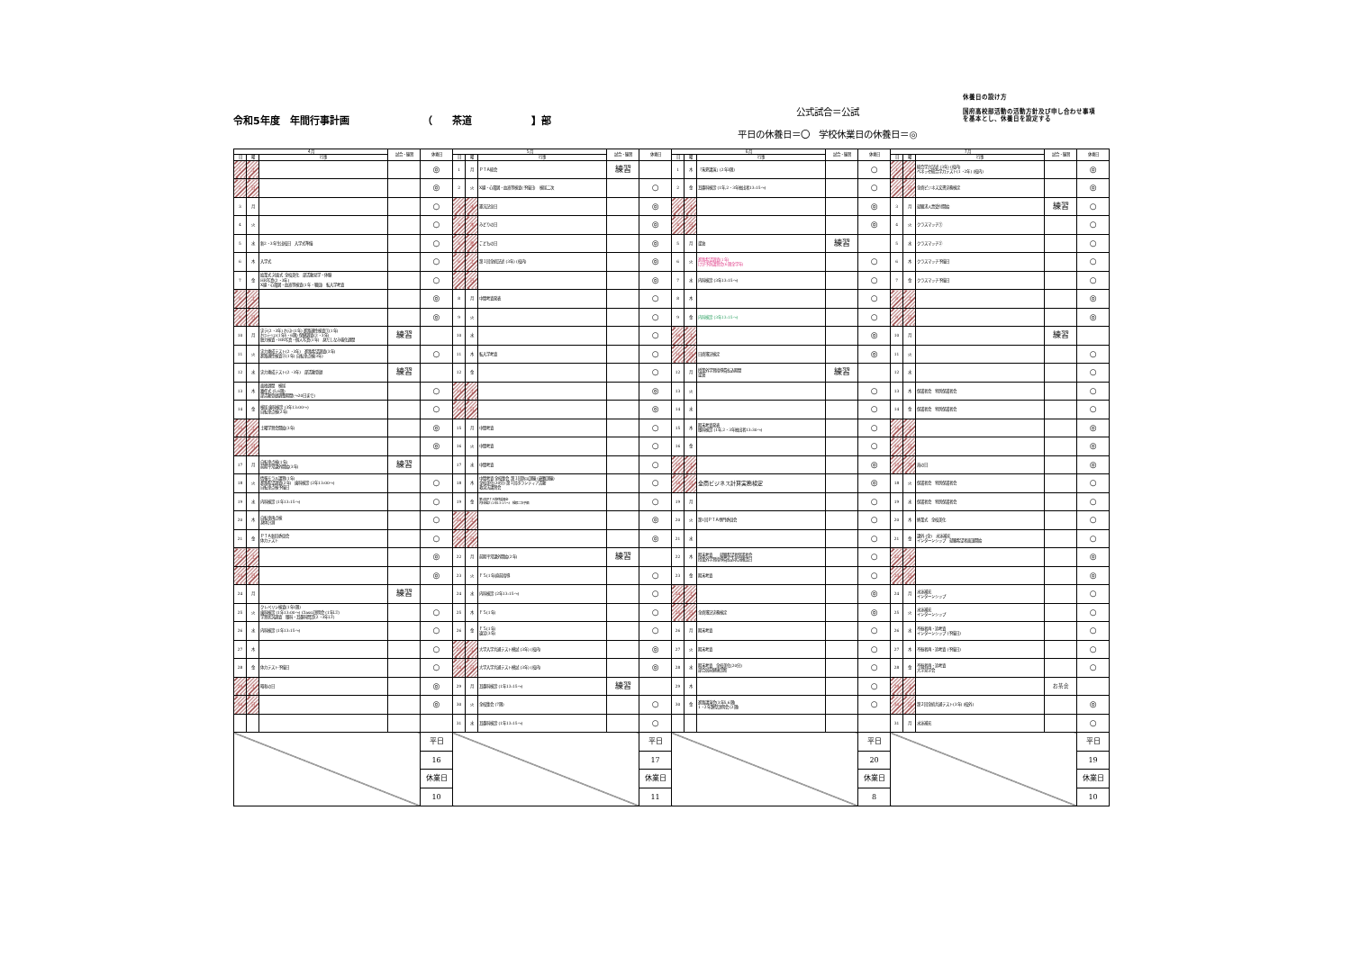令和5年度　年間行事計画 （　　茶道　　　　　　】部
公式試合＝公試
平日の休養日＝〇　学校休業日の休養日＝◎
休養日の設け方
国府高校部活動の活動方針及び申し合わせ事項
を基本とし、休養日を設定する
| ４月 | | | 試合・練習 | 休養日 | ５月 | | | 試合・練習 | 休養日 | ６月 | | | 試合・練習 | 休養日 | ７月 | | | 試合・練習 | 休養日 |
| --- | --- | --- | --- | --- | --- | --- | --- | --- | --- | --- | --- | --- | --- | --- | --- | --- | --- | --- | --- |
| 日 | 曜 | 行事 | | | 日 | 曜 | 行事 | | | 日 | 曜 | 行事 | | | 日 | 曜 | 行事 | | |
| 1 | 土 | | | ◎ | 1 | 月 | ＰＴＡ総会 | 練習 | | 1 | 木 | 「朱夏講演」(2年3限) | | ○ | 1 | 土 | 総合学力記述 (3年) (校内) ベネッセ総合学力テスト(1・2年) (校内) | | ◎ |
| 2 | 日 | | | ◎ | 2 | 火 | X線・心電図・血液等検査(予備日) 検尿二次 | | ○ | 2 | 金 | 耳鼻科検診 (1年,2・3年抽出者13:15～) | | ○ | 2 | 日 | 全商ビジネス文書実務検定 | | ◎ |
| 3 | 月 | | | ○ | 3 | 水 | 憲法記念日 | | ◎ | 3 | 土 | | | ◎ | 3 | 月 | 就職求人票受付開始 | 練習 | ○ |
| 4 | 火 | | | ○ | 4 | 木 | みどりの日 | | ◎ | 4 | 日 | | | ◎ | 4 | 火 | クラスマッチ① | | ○ |
| 5 | 水 | 新2・3年生出校日 入学式準備 | | ○ | 5 | 金 | こどもの日 | | ◎ | 5 | 月 | 塗油 | 練習 | | 5 | 水 | クラスマッチ② | | ○ |
| 6 | 木 | 入学式 | | ○ | 6 | 土 | 第１回全統記述 (3年) (校内) | | ◎ | 6 | 火 | 進路希望調査(1年) けが予防講習会(6限全学年) | | ○ | 6 | 木 | クラスマッチ予備日 | | ○ |
| 7 | 金 | 始業式 対面式 全校美化 部活動見学・体験 HR写真(2・3年) X線・心電図・血液等検査(1年・職員) 転入学考査 | | ○ | 7 | 日 | | | ◎ | 7 | 水 | 内科検診 (3年13:15～) | | ○ | 7 | 金 | クラスマッチ予備日 | | ○ |
| 8 | 土 | | | ◎ | 8 | 月 | 中間考査発表 | | ○ | 8 | 木 | | | ○ | 8 | 土 | | | ◎ |
| 9 | 日 | | | ◎ | 9 | 火 | | | ○ | 9 | 金 | 内科検診 (3年13:15～) | | ○ | 9 | 日 | | | ◎ |
| 10 | 月 | 実テ(2・3年) ｵﾘﾃｽﾄ(1年) 進路適性検査①(1年) ｵﾘｴﾝﾃｰｼｮﾝ(1年5・6限) 保健調査(2・3年) 聴力検査・HR写真・個人写真(1年) 身だしなみ強化週間 | 練習 | | 10 | 水 | | | ○ | 10 | 土 | | | ◎ | 10 | 月 | | 練習 | |
| 11 | 火 | 実力養成テスト(2・3年) 進路希望調査(3年) 進路適性検査②(1年) 自転車点検(3年) | | ○ | 11 | 木 | 転入学考査 | | ○ | 11 | 日 | 日商簿記検定 | | ◎ | 11 | 火 | | | ○ |
| 12 | 水 | 実力養成テスト(2・3年) 部活動登録 | 練習 | | 12 | 金 | | | ○ | 12 | 月 | 授業外学習指導費払込期間 塗油 | 練習 | | 12 | 水 | | | ○ |
| 13 | 木 | 面接週間 検尿 離任式 (5,6限) 部活動登録調整期間(～20日まで) | | ○ | 13 | 土 | | | ◎ | 13 | 火 | | | ○ | 13 | 木 | 保護者会 特別保護者会 | | ○ |
| 14 | 金 | 検尿 歯科検診 (3年13:00～) 自転車点検(2年) | | ○ | 14 | 日 | | | ◎ | 14 | 水 | | | ○ | 14 | 金 | 保護者会 特別保護者会 | | ○ |
| 15 | 土 | 土曜学習会開始(3年) | | ◎ | 15 | 月 | 中間考査 | | ○ | 15 | 木 | 期末考査発表 眼科検診 (1年,2・3年抽出者13:30～) | | ○ | 15 | 土 | | | ◎ |
| 16 | 日 | | | ◎ | 16 | 火 | 中間考査 | | ○ | 16 | 金 | | | ○ | 16 | 日 | | | ◎ |
| 17 | 月 | 自転車点検(1年) 前期平常課外開始(3年) | 練習 | | 17 | 水 | 中間考査 | | ○ | 17 | 土 | | | ◎ | 17 | 月 | 海の日 | | ◎ |
| 18 | 火 | 情報モラル講習(1年) 進路希望調査(2年) 歯科検診 (2年13:00～) 自転車点検予備日 | | ○ | 18 | 木 | 中間考査 全校集会 第１回防災訓練 (避難訓練) 全校美化(20分) 第１回ボランティア活動 救急法講習会 | | ○ | 18 | 日 | 全商ビジネス計算実務検定 | | ◎ | 18 | 火 | 保護者会 特別保護者会 | | ○ |
| 19 | 水 | 内科検診 (1年13:15～) | | ○ | 19 | 金 | 第1回ＰＴＡ常任委員会 内科検診 (2年13:15～) 検尿二次予備 | | ○ | 19 | 月 | | | ○ | 19 | 水 | 保護者会 特別保護者会 | | ○ |
| 20 | 木 | 自転車再点検 身体計測 | | ○ | 20 | 土 | | | ◎ | 20 | 火 | 第1回ＰＴＡ専門委員会 | | ○ | 20 | 木 | 終業式 全校美化 | | ○ |
| 21 | 金 | ＰＴＡ新旧委員会 体力テスト | | ○ | 21 | 日 | | | ◎ | 21 | 水 | | | ○ | 21 | 金 | 課外 (全) 水泳補充 インターンシップ 就職希望者面談開始 | | ○ |
| 22 | 土 | | | ◎ | 22 | 月 | 前期平常課外開始(2年) | 練習 | | 22 | 木 | 期末考査 就職希望者保護者会 授業外学習指導費払込状況確認日 | | ○ | 22 | 土 | | | ◎ |
| 23 | 日 | | | ◎ | 23 | 火 | ＦＳ(1年)直前指導 | | ○ | 23 | 金 | 期末考査 | | ○ | 23 | 日 | | | ◎ |
| 24 | 月 | | 練習 | | 24 | 水 | 内科検診 (2年13:15～) | | ○ | 24 | 土 | | | ◎ | 24 | 月 | 水泳補充 インターンシップ | | ○ |
| 25 | 火 | クレペリン検査(1年1限) 歯科検診 (1年13:00～) Classi説明会 (1年LT) 学習状況調査 眼科・耳鼻科問診(2・3年LT) | | ○ | 25 | 木 | ＦＳ(1年) | | ○ | 25 | 日 | 全商簿記実務検定 | | ◎ | 25 | 火 | 水泳補充 インターンシップ | | ○ |
| 26 | 水 | 内科検診 (1年13:15～) | | ○ | 26 | 金 | ＦＳ(1年) 遠足(3年) | | ○ | 26 | 月 | 期末考査 | | ○ | 26 | 水 | 不振者再・追考査 インターンシップ (予備日) | | ○ |
| 27 | 木 | | | ○ | 27 | 土 | 大学入学共通テスト模試 (3年) (校内) | | ◎ | 27 | 火 | 期末考査 | | ○ | 27 | 木 | 不振者再・追考査 (予備日) | | ○ |
| 28 | 金 | 体力テスト予備日 | | ○ | 28 | 日 | 大学入学共通テスト模試 (3年) (校内) | | ◎ | 28 | 水 | 期末考査 全校美化(20分) 部合宿前健康診断 | | ○ | 28 | 金 | 不振者再・追考査 大学見学会 | | ○ |
| 29 | 土 | 昭和の日 | | ◎ | 29 | 月 | 耳鼻科検診 (1年13:15～) | 練習 | | 29 | 木 | | | ○ | 29 | 土 | | お茶会 | |
| 30 | 日 | | | ◎ | 30 | 火 | 全校集会 (7限) | | ○ | 30 | 金 | 進路講演会(3年5,6限) 1・2年類型説明会 (2限) | | ○ | 30 | 日 | 第２回全統共通テスト(3年) (校外) | | ◎ |
| | | | | | 31 | 水 | 耳鼻科検診 (1年13:15～) | | ○ | | | | | | 31 | 月 | 水泳補充 | | ○ |
| | | | | 平日 | | | | | 平日 | | | | | 平日 | | | | | 平日 |
| | | | | 16 | | | | | 17 | | | | | 20 | | | | | 19 |
| | | | | 休業日 | | | | | 休業日 | | | | | 休業日 | | | | | 休業日 |
| | | | | 10 | | | | | 11 | | | | | 8 | | | | | 10 |